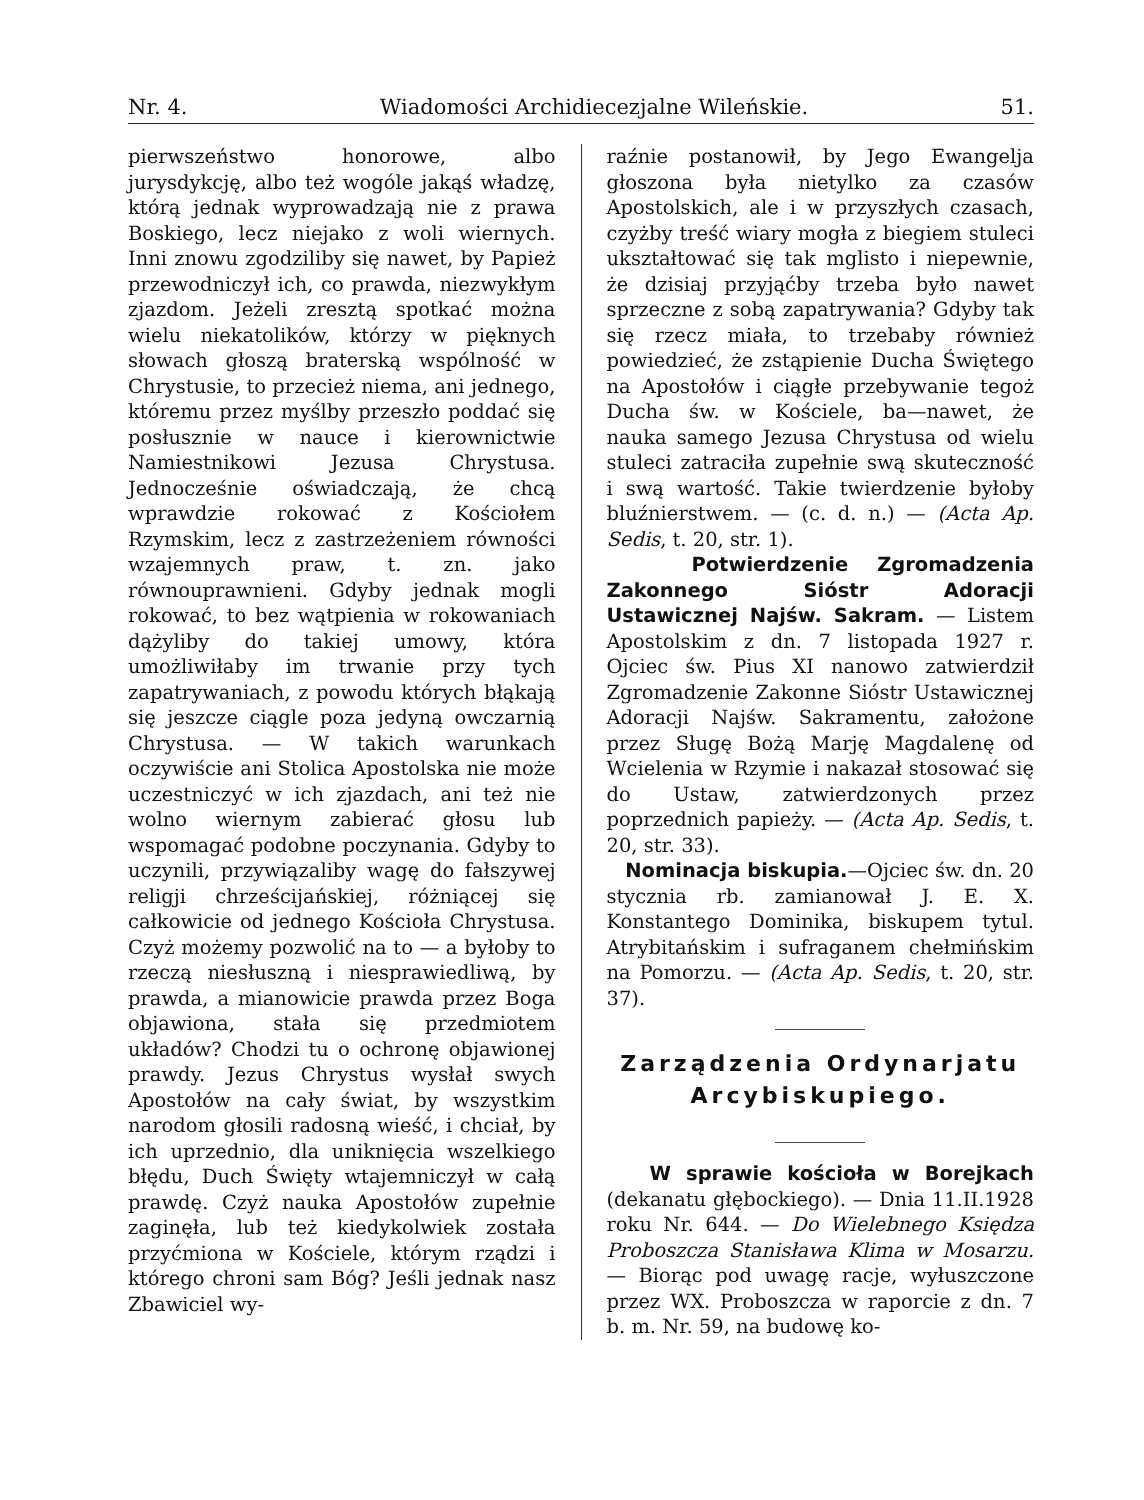Nr. 4. Wiadomości Archidiecezjalne Wileńskie. 51.
pierwszeństwo honorowe, albo jurysdykcję, albo też wogóle jakąś władzę, którą jednak wyprowadzają nie z prawa Boskiego, lecz niejako z woli wiernych. Inni znowu zgodziliby się nawet, by Papież przewodniczył ich, co prawda, niezwykłym zjazdom. Jeżeli zresztą spotkać można wielu niekatolików, którzy w pięknych słowach głoszą braterską wspólność w Chrystusie, to przecież niema, ani jednego, któremu przez myślby przeszło poddać się posłusznie w nauce i kierownictwie Namiestnikowi Jezusa Chrystusa. Jednocześnie oświadczają, że chcą wprawdzie rokować z Kościołem Rzymskim, lecz z zastrzeżeniem równości wzajemnych praw, t. zn. jako równouprawnieni. Gdyby jednak mogli rokować, to bez wątpienia w rokowaniach dążyliby do takiej umowy, która umożliwiłaby im trwanie przy tych zapatrywaniach, z powodu których błąkają się jeszcze ciągle poza jedyną owczarnią Chrystusa. — W takich warunkach oczywiście ani Stolica Apostolska nie może uczestniczyć w ich zjazdach, ani też nie wolno wiernym zabierać głosu lub wspomagać podobne poczynania. Gdyby to uczynili, przywiązaliby wagę do fałszywej religji chrześcijańskiej, różniącej się całkowicie od jednego Kościoła Chrystusa. Czyż możemy pozwolić na to — a byłoby to rzeczą niesłuszną i niesprawiedliwą, by prawda, a mianowicie prawda przez Boga objawiona, stała się przedmiotem układów? Chodzi tu o ochronę objawionej prawdy. Jezus Chrystus wysłał swych Apostołów na cały świat, by wszystkim narodom głosili radosną wieść, i chciał, by ich uprzednio, dla uniknięcia wszelkiego błędu, Duch Święty wtajemniczył w całą prawdę. Czyż nauka Apostołów zupełnie zaginęła, lub też kiedykolwiek została przyćmiona w Kościele, którym rządzi i którego chroni sam Bóg? Jeśli jednak nasz Zbawiciel wy-
raźnie postanowił, by Jego Ewangelja głoszona była nietylko za czasów Apostolskich, ale i w przyszłych czasach, czyżby treść wiary mogła z biegiem stuleci ukształtować się tak mglisto i niepewnie, że dzisiaj przyjąćby trzeba było nawet sprzeczne z sobą zapatrywania? Gdyby tak się rzecz miała, to trzebaby również powiedzieć, że zstąpienie Ducha Świętego na Apostołów i ciągłe przebywanie tegoż Ducha św. w Kościele, ba—nawet, że nauka samego Jezusa Chrystusa od wielu stuleci zatraciła zupełnie swą skuteczność i swą wartość. Takie twierdzenie byłoby bluźnierstwem. — (c. d. n.) — (Acta Ap. Sedis, t. 20, str. 1).
Potwierdzenie Zgromadzenia Zakonnego Sióstr Adoracji Ustawicznej Najśw. Sakram. — Listem Apostolskim z dn. 7 listopada 1927 r. Ojciec św. Pius XI nanowo zatwierdził Zgromadzenie Zakonne Sióstr Ustawicznej Adoracji Najśw. Sakramentu, założone przez Sługę Bożą Marję Magdalenę od Wcielenia w Rzymie i nakazał stosować się do Ustaw, zatwierdzonych przez poprzednich papieży. — (Acta Ap. Sedis, t. 20, str. 33).
Nominacja biskupia.—Ojciec św. dn. 20 stycznia rb. zamianował J. E. X. Konstantego Dominika, biskupem tytul. Atrybitańskim i sufraganem chełmińskim na Pomorzu. — (Acta Ap. Sedis, t. 20, str. 37).
Zarządzenia Ordynarjatu
Arcybiskupiego.
W sprawie kościoła w Borejkach (dekanatu głębockiego). — Dnia 11.II.1928 roku Nr. 644. — Do Wielebnego Księdza Proboszcza Stanisława Klima w Mosarzu. — Biorąc pod uwagę racje, wyłuszczone przez WX. Proboszcza w raporcie z dn. 7 b. m. Nr. 59, na budowę ko-